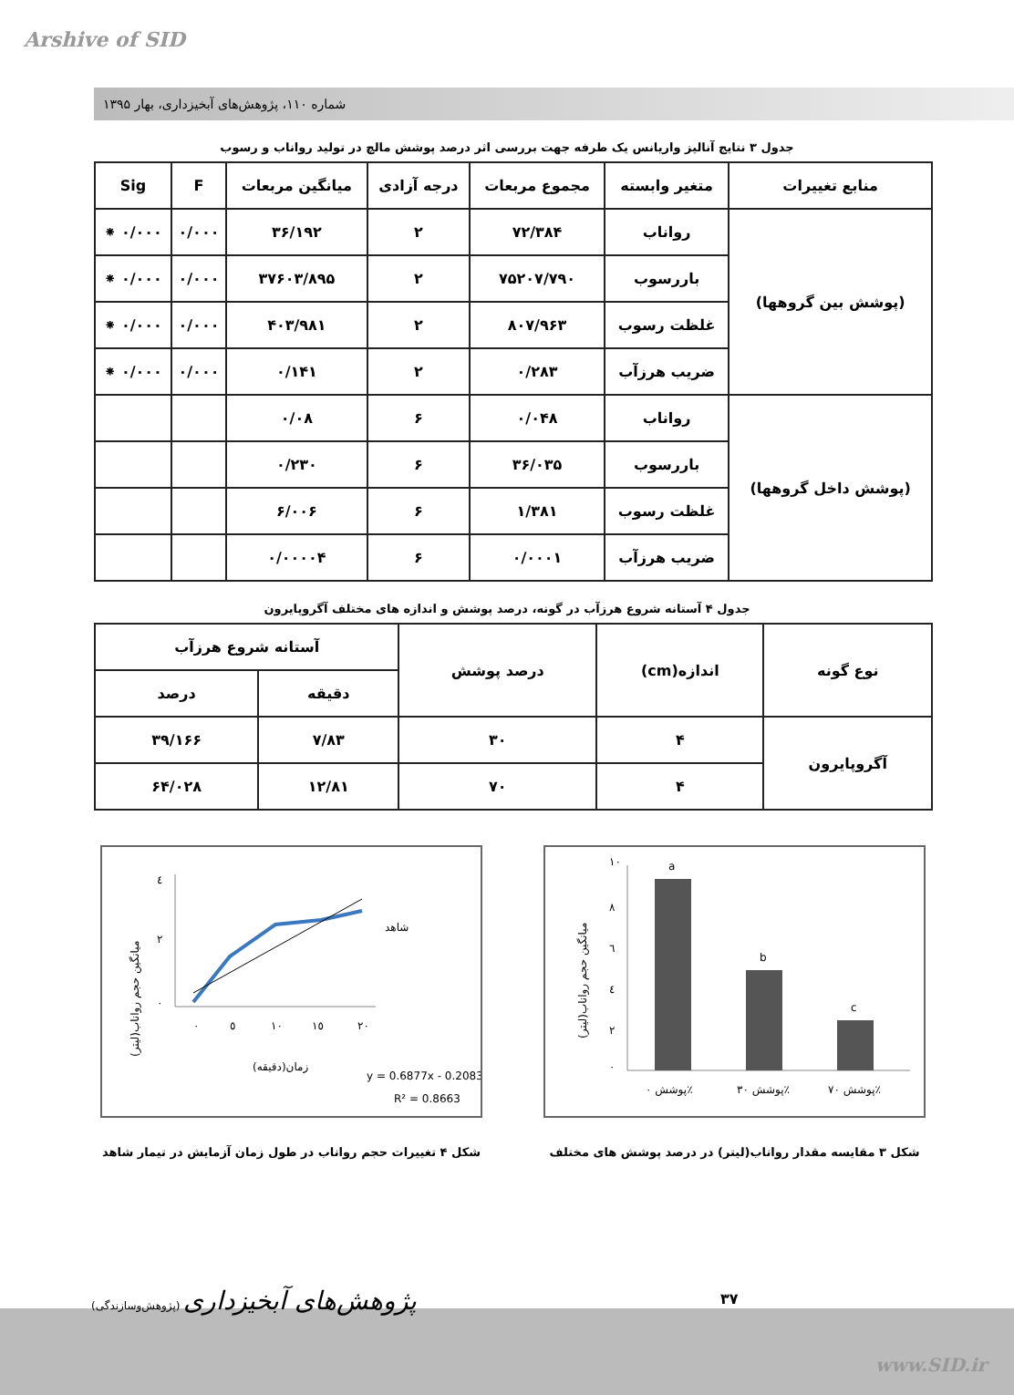Arshive of SID
شماره ۱۱۰، پژوهش‌های آبخیزداری، بهار ۱۳۹۵
جدول ۳ نتایج آنالیز واریانس یک طرفه جهت بررسی اثر درصد پوشش مالچ در تولید رواناب و رسوب
| منابع تغییرات | متغیر وابسته | مجموع مربعات | درجه آزادی | میانگین مربعات | F | Sig |
| --- | --- | --- | --- | --- | --- | --- |
| (پوشش بین گروهها) | رواناب | ۷۲/۳۸۴ | ۲ | ۳۶/۱۹۲ | ۰/۰۰۰ | ۰/۰۰۰ ⁕ |
| | باررسوب | ۷۵۲۰۷/۷۹۰ | ۲ | ۳۷۶۰۳/۸۹۵ | ۰/۰۰۰ | ۰/۰۰۰ ⁕ |
| | غلظت رسوب | ۸۰۷/۹۶۳ | ۲ | ۴۰۳/۹۸۱ | ۰/۰۰۰ | ۰/۰۰۰ ⁕ |
| | ضریب هرزآب | ۰/۲۸۳ | ۲ | ۰/۱۴۱ | ۰/۰۰۰ | ۰/۰۰۰ ⁕ |
| (پوشش داخل گروهها) | رواناب | ۰/۰۴۸ | ۶ | ۰/۰۸ | | |
| | باررسوب | ۳۶/۰۳۵ | ۶ | ۰/۲۳۰ | | |
| | غلظت رسوب | ۱/۳۸۱ | ۶ | ۶/۰۰۶ | | |
| | ضریب هرزآب | ۰/۰۰۰۱ | ۶ | ۰/۰۰۰۰۴ | | |
جدول ۴ آستانه شروع هرزآب در گونه، درصد پوشش و اندازه های مختلف آگروپایرون
| نوع گونه | اندازه(cm) | درصد پوشش | آستانه شروع هرزآب | |
| --- | --- | --- | --- | --- |
| | | | دقیقه | درصد |
| آگروپایرون | ۴ | ۳۰ | ۷/۸۳ | ۳۹/۱۶۶ |
| | ۴ | ۷۰ | ۱۲/۸۱ | ۶۴/۰۲۸ |
٤
٢
٠
٠
٥
١٠
١٥
٢٠
زمان(دقیقه)
شاهد
y = 0.6877x - 0.2083
R² = 0.8663
میانگین حجم رواناب(لیتر)
شکل ۴ تغییرات حجم رواناب در طول زمان آزمایش در تیمار شاهد
a
b
c
١٠
٨
٦
٤
٢
٠
پوشش ٠٪
پوشش ٣٠٪
پوشش ٧٠٪
میانگین حجم رواناب(لیتر)
شکل ۳ مقایسه مقدار رواناب(لیتر) در درصد پوشش های مختلف
(پژوهش‌وسازندگی) پژوهش‌های آبخیزداری
۳۷
www.SID.ir